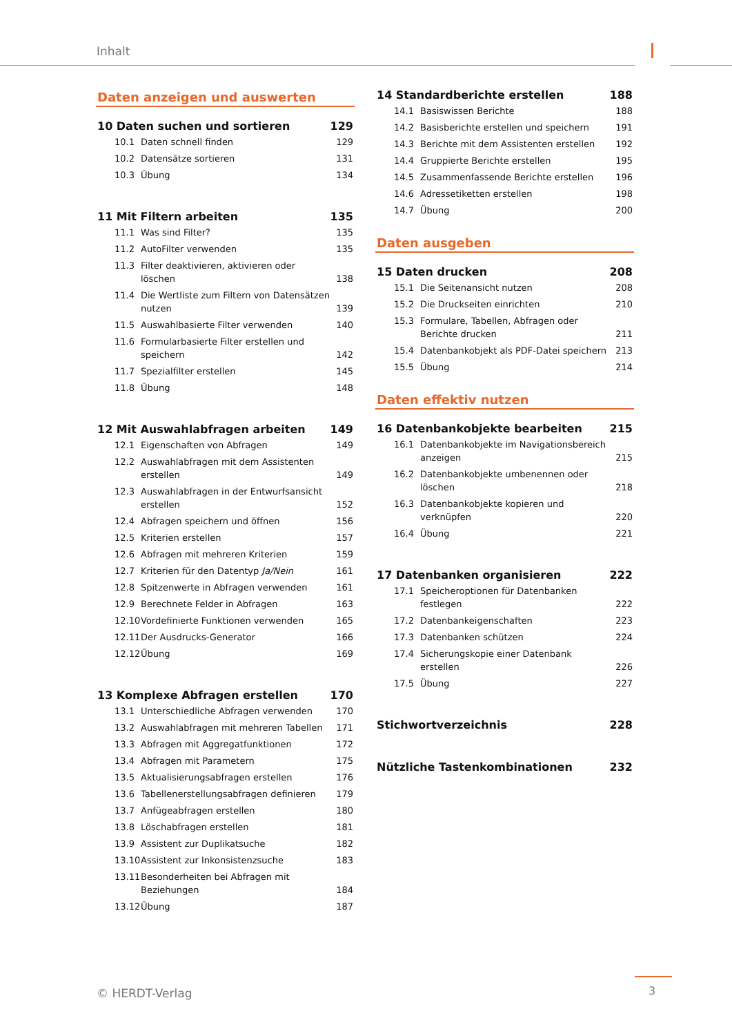Inhalt
Daten anzeigen und auswerten
10 Daten suchen und sortieren 129
10.1 Daten schnell finden 129
10.2 Datensätze sortieren 131
10.3 Übung 134
11 Mit Filtern arbeiten 135
11.1 Was sind Filter? 135
11.2 AutoFilter verwenden 135
11.3 Filter deaktivieren, aktivieren oder löschen 138
11.4 Die Wertliste zum Filtern von Datensätzen nutzen 139
11.5 Auswahlbasierte Filter verwenden 140
11.6 Formularbasierte Filter erstellen und speichern 142
11.7 Spezialfilter erstellen 145
11.8 Übung 148
12 Mit Auswahlabfragen arbeiten 149
12.1 Eigenschaften von Abfragen 149
12.2 Auswahlabfragen mit dem Assistenten erstellen 149
12.3 Auswahlabfragen in der Entwurfsansicht erstellen 152
12.4 Abfragen speichern und öffnen 156
12.5 Kriterien erstellen 157
12.6 Abfragen mit mehreren Kriterien 159
12.7 Kriterien für den Datentyp Ja/Nein 161
12.8 Spitzenwerte in Abfragen verwenden 161
12.9 Berechnete Felder in Abfragen 163
12.10 Vordefinierte Funktionen verwenden 165
12.11 Der Ausdrucks-Generator 166
12.12 Übung 169
13 Komplexe Abfragen erstellen 170
13.1 Unterschiedliche Abfragen verwenden 170
13.2 Auswahlabfragen mit mehreren Tabellen 171
13.3 Abfragen mit Aggregatfunktionen 172
13.4 Abfragen mit Parametern 175
13.5 Aktualisierungsabfragen erstellen 176
13.6 Tabellenerstellungsabfragen definieren 179
13.7 Anfügeabfragen erstellen 180
13.8 Löschabfragen erstellen 181
13.9 Assistent zur Duplikatsuche 182
13.10 Assistent zur Inkonsistenzsuche 183
13.11 Besonderheiten bei Abfragen mit Beziehungen 184
13.12 Übung 187
14 Standardberichte erstellen 188
14.1 Basiswissen Berichte 188
14.2 Basisberichte erstellen und speichern 191
14.3 Berichte mit dem Assistenten erstellen 192
14.4 Gruppierte Berichte erstellen 195
14.5 Zusammenfassende Berichte erstellen 196
14.6 Adressetiketten erstellen 198
14.7 Übung 200
Daten ausgeben
15 Daten drucken 208
15.1 Die Seitenansicht nutzen 208
15.2 Die Druckseiten einrichten 210
15.3 Formulare, Tabellen, Abfragen oder Berichte drucken 211
15.4 Datenbankobjekt als PDF-Datei speichern 213
15.5 Übung 214
Daten effektiv nutzen
16 Datenbankobjekte bearbeiten 215
16.1 Datenbankobjekte im Navigationsbereich anzeigen 215
16.2 Datenbankobjekte umbenennen oder löschen 218
16.3 Datenbankobjekte kopieren und verknüpfen 220
16.4 Übung 221
17 Datenbanken organisieren 222
17.1 Speicheroptionen für Datenbanken festlegen 222
17.2 Datenbankeigenschaften 223
17.3 Datenbanken schützen 224
17.4 Sicherungskopie einer Datenbank erstellen 226
17.5 Übung 227
Stichwortverzeichnis 228
Nützliche Tastenkombinationen 232
© HERDT-Verlag 3